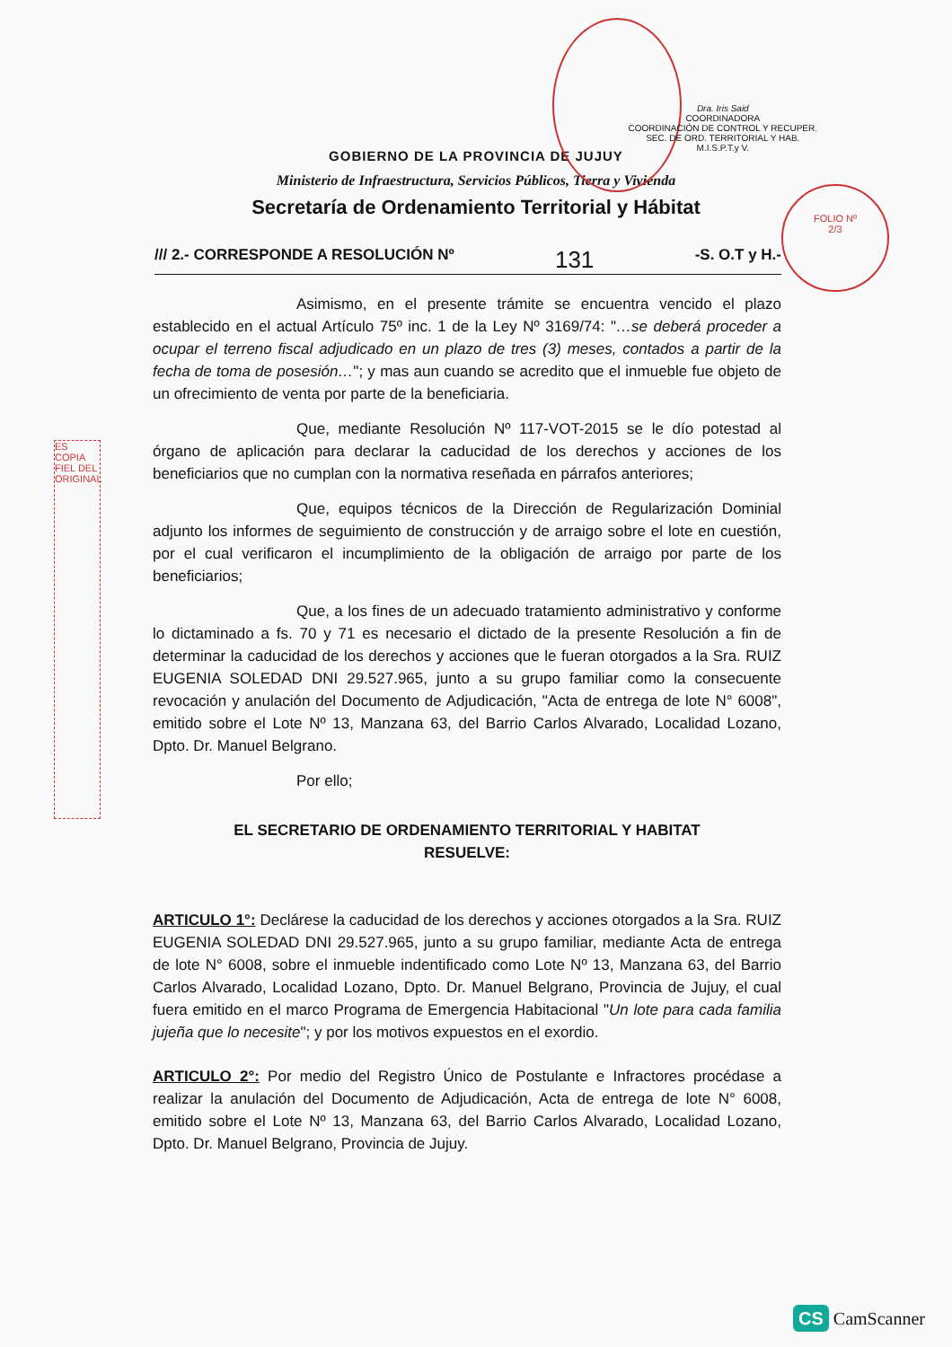FOLIO Nº
2/3
Dra. Iris Said
COORDINADORA
COORDINACIÓN DE CONTROL Y RECUPER.
SEC. DE ORD. TERRITORIAL Y HAB.
M.I.S.P.T.y V.
ES COPIA FIEL DEL ORIGINAL
GOBIERNO DE LA PROVINCIA DE JUJUY
Ministerio de Infraestructura, Servicios Públicos, Tierra y Vivienda
Secretaría de Ordenamiento Territorial y Hábitat
/// 2.- CORRESPONDE A RESOLUCIÓN Nº 131 -S. O.T y H.-
Asimismo, en el presente trámite se encuentra vencido el plazo establecido en el actual Artículo 75º inc. 1 de la Ley Nº 3169/74: "…se deberá proceder a ocupar el terreno fiscal adjudicado en un plazo de tres (3) meses, contados a partir de la fecha de toma de posesión…"; y mas aun cuando se acredito que el inmueble fue objeto de un ofrecimiento de venta por parte de la beneficiaria.
Que, mediante Resolución Nº 117-VOT-2015 se le dío potestad al órgano de aplicación para declarar la caducidad de los derechos y acciones de los beneficiarios que no cumplan con la normativa reseñada en párrafos anteriores;
Que, equipos técnicos de la Dirección de Regularización Dominial adjunto los informes de seguimiento de construcción y de arraigo sobre el lote en cuestión, por el cual verificaron el incumplimiento de la obligación de arraigo por parte de los beneficiarios;
Que, a los fines de un adecuado tratamiento administrativo y conforme lo dictaminado a fs. 70 y 71 es necesario el dictado de la presente Resolución a fin de determinar la caducidad de los derechos y acciones que le fueran otorgados a la Sra. RUIZ EUGENIA SOLEDAD DNI 29.527.965, junto a su grupo familiar como la consecuente revocación y anulación del Documento de Adjudicación, "Acta de entrega de lote N° 6008", emitido sobre el Lote Nº 13, Manzana 63, del Barrio Carlos Alvarado, Localidad Lozano, Dpto. Dr. Manuel Belgrano.
Por ello;
EL SECRETARIO DE ORDENAMIENTO TERRITORIAL Y HABITAT
RESUELVE:
ARTICULO 1°: Declárese la caducidad de los derechos y acciones otorgados a la Sra. RUIZ EUGENIA SOLEDAD DNI 29.527.965, junto a su grupo familiar, mediante Acta de entrega de lote N° 6008, sobre el inmueble indentificado como Lote Nº 13, Manzana 63, del Barrio Carlos Alvarado, Localidad Lozano, Dpto. Dr. Manuel Belgrano, Provincia de Jujuy, el cual fuera emitido en el marco Programa de Emergencia Habitacional "Un lote para cada familia jujeña que lo necesite"; y por los motivos expuestos en el exordio.
ARTICULO 2°: Por medio del Registro Único de Postulante e Infractores procédase a realizar la anulación del Documento de Adjudicación, Acta de entrega de lote N° 6008, emitido sobre el Lote Nº 13, Manzana 63, del Barrio Carlos Alvarado, Localidad Lozano, Dpto. Dr. Manuel Belgrano, Provincia de Jujuy.
CS CamScanner